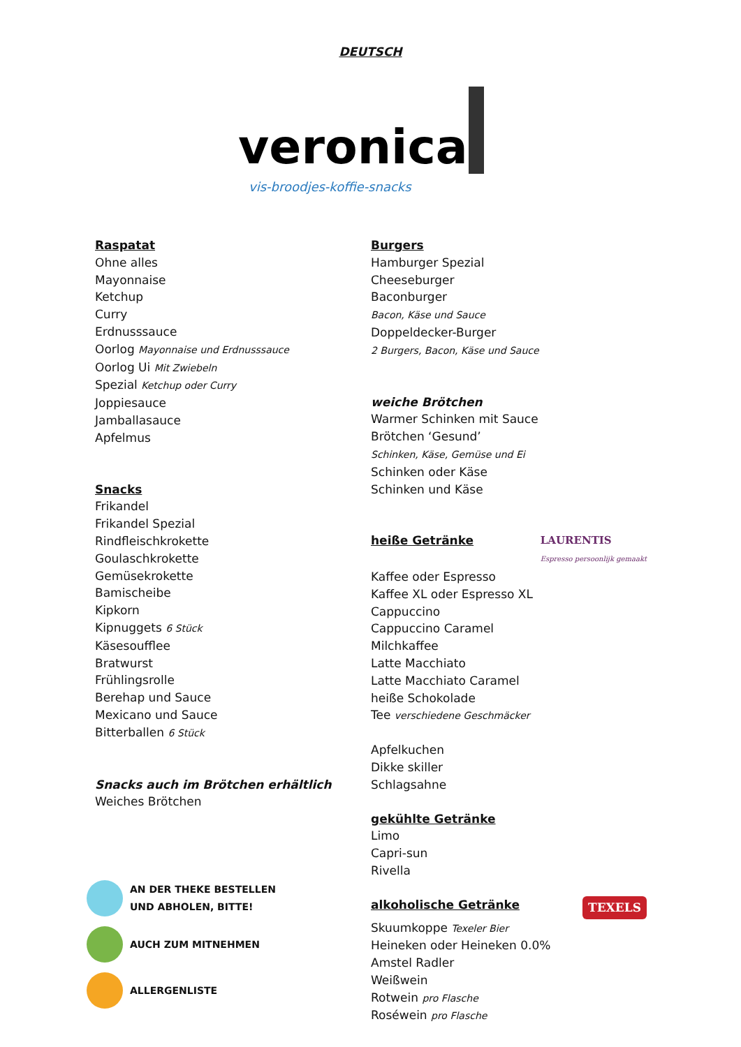DEUTSCH
veronica
vis-broodjes-koffie-snacks
Raspatat
Ohne alles
Mayonnaise
Ketchup
Curry
Erdnusssauce
Oorlog Mayonnaise und Erdnusssauce
Oorlog Ui Mit Zwiebeln
Spezial Ketchup oder Curry
Joppiesauce
Jamballasauce
Apfelmus
Snacks
Frikandel
Frikandel Spezial
Rindfleischkrokette
Goulaschkrokette
Gemüsekrokette
Bamischeibe
Kipkorn
Kipnuggets 6 Stück
Käsesoufflee
Bratwurst
Frühlingsrolle
Berehap und Sauce
Mexicano und Sauce
Bitterballen 6 Stück
Snacks auch im Brötchen erhältlich
Weiches Brötchen
AN DER THEKE BESTELLEN
UND ABHOLEN, BITTE!
AUCH ZUM MITNEHMEN
ALLERGENLISTE
Burgers
Hamburger Spezial
Cheeseburger
Baconburger
Bacon, Käse und Sauce
Doppeldecker-Burger
2 Burgers, Bacon, Käse und Sauce
weiche Brötchen
Warmer Schinken mit Sauce
Brötchen ‘Gesund’
Schinken, Käse, Gemüse und Ei
Schinken oder Käse
Schinken und Käse
heiße Getränke LAURENTIS
Espresso persoonlijk gemaakt
Kaffee oder Espresso
Kaffee XL oder Espresso XL
Cappuccino
Cappuccino Caramel
Milchkaffee
Latte Macchiato
Latte Macchiato Caramel
heiße Schokolade
Tee verschiedene Geschmäcker
Apfelkuchen
Dikke skiller
Schlagsahne
gekühlte Getränke
Limo
Capri-sun
Rivella
alkoholische Getränke TEXELS
Skuumkoppe Texeler Bier
Heineken oder Heineken 0.0%
Amstel Radler
Weißwein
Rotwein pro Flasche
Roséwein pro Flasche